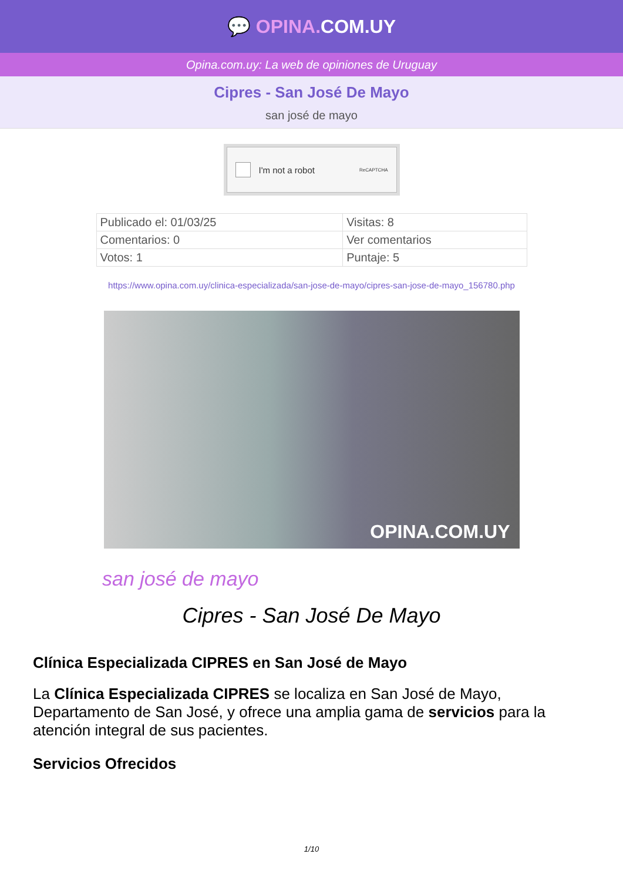💬 OPINA. COM.UY
Opina.com.uy: La web de opiniones de Uruguay
Cipres - San José De Mayo
san josé de mayo
I'm not a robot ReCAPTCHA
| Publicado el: 01/03/25 | Visitas: 8 |
| Comentarios: 0 | Ver comentarios |
| Votos: 1 | Puntaje: 5 |
https://www.opina.com.uy/clinica-especializada/san-jose-de-mayo/cipres-san-jose-de-mayo_156780.php
OPINA.COM.UY
san josé de mayo
Cipres - San José De Mayo
Clínica Especializada CIPRES en San José de Mayo
La Clínica Especializada CIPRES se localiza en San José de Mayo, Departamento de San José, y ofrece una amplia gama de servicios para la atención integral de sus pacientes.
Servicios Ofrecidos
1/10